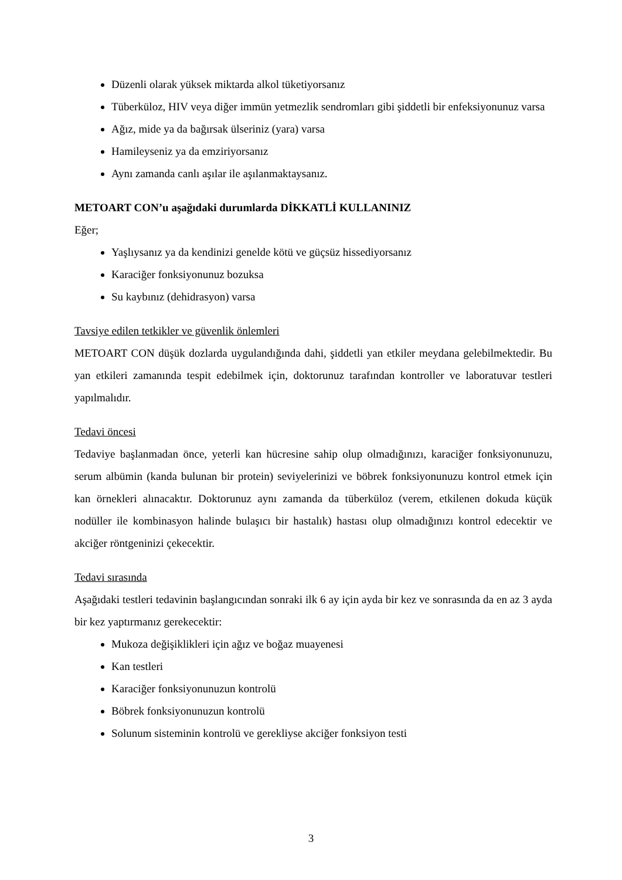Düzenli olarak yüksek miktarda alkol tüketiyorsanız
Tüberküloz, HIV veya diğer immün yetmezlik sendromları gibi şiddetli bir enfeksiyonunuz varsa
Ağız, mide ya da bağırsak ülseriniz (yara) varsa
Hamileyseniz ya da emziriyorsanız
Aynı zamanda canlı aşılar ile aşılanmaktaysanız.
METOART CON’u aşağıdaki durumlarda DİKKATLİ KULLANINIZ
Eğer;
Yaşlıysanız ya da kendinizi genelde kötü ve güçsüz hissediyorsanız
Karaciğer fonksiyonunuz bozuksa
Su kaybınız (dehidrasyon) varsa
Tavsiye edilen tetkikler ve güvenlik önlemleri
METOART CON düşük dozlarda uygulandığında dahi, şiddetli yan etkiler meydana gelebilmektedir. Bu yan etkileri zamanında tespit edebilmek için, doktorunuz tarafından kontroller ve laboratuvar testleri yapılmalıdır.
Tedavi öncesi
Tedaviye başlanmadan önce, yeterli kan hücresine sahip olup olmadığınızı, karaciğer fonksiyonunuzu, serum albümin (kanda bulunan bir protein) seviyelerinizi ve böbrek fonksiyonunuzu kontrol etmek için kan örnekleri alınacaktır. Doktorunuz aynı zamanda da tüberküloz (verem, etkilenen dokuda küçük nodüller ile kombinasyon halinde bulaşıcı bir hastalık) hastası olup olmadığınızı kontrol edecektir ve akciğer röntgeninizi çekecektir.
Tedavi sırasında
Aşağıdaki testleri tedavinin başlangıcından sonraki ilk 6 ay için ayda bir kez ve sonrasında da en az 3 ayda bir kez yaptırmanız gerekecektir:
Mukoza değişiklikleri için ağız ve boğaz muayenesi
Kan testleri
Karaciğer fonksiyonunuzun kontrolü
Böbrek fonksiyonunuzun kontrolü
Solunum sisteminin kontrolü ve gerekliyse akciğer fonksiyon testi
3